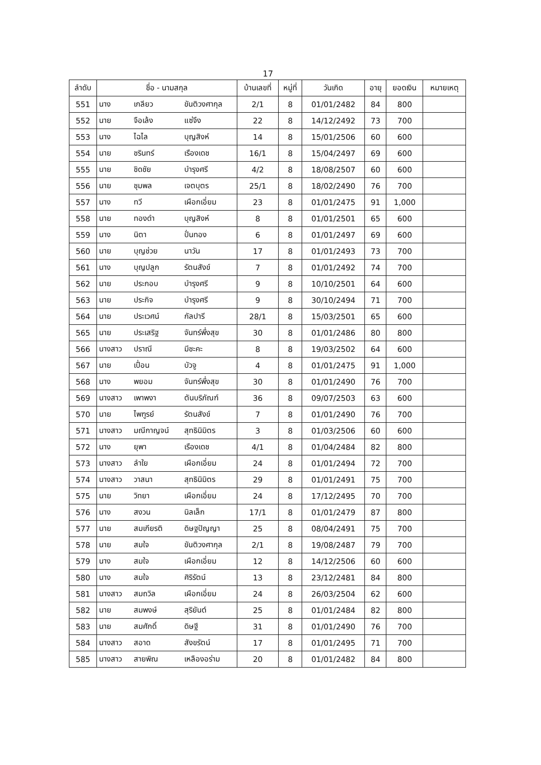17
| ลำดับ | ชื่อ - นามสกุล | | | บ้านเลขที่ | หมู่ที่ | วันเกิด | อายุ | ยอดเงิน | หมายเหตุ |
| --- | --- | --- | --- | --- | --- | --- | --- | --- | --- |
| 551 | นาง | เกลียว | ขันติวงศากุล | 2/1 | 8 | 01/01/2482 | 84 | 800 | |
| 552 | นาย | จือเล้ง | แซ่จึง | 22 | 8 | 14/12/2492 | 73 | 700 | |
| 553 | นาง | ไฉไล | บุญสิงห์ | 14 | 8 | 15/01/2506 | 60 | 600 | |
| 554 | นาย | ชรินทร์ | เรืองเดช | 16/1 | 8 | 15/04/2497 | 69 | 600 | |
| 555 | นาย | ชิดชัย | บำรุงศรี | 4/2 | 8 | 18/08/2507 | 60 | 600 | |
| 556 | นาย | ชุมพล | เจตบุตร | 25/1 | 8 | 18/02/2490 | 76 | 700 | |
| 557 | นาง | ทวี | เผือกเอี่ยม | 23 | 8 | 01/01/2475 | 91 | 1,000 | |
| 558 | นาย | ทองดำ | บุญสิงห์ | 8 | 8 | 01/01/2501 | 65 | 600 | |
| 559 | นาง | นิตา | ปั่นทอง | 6 | 8 | 01/01/2497 | 69 | 600 | |
| 560 | นาย | บุญช่วย | นาวัน | 17 | 8 | 01/01/2493 | 73 | 700 | |
| 561 | นาง | บุญปลูก | รัตนสังข์ | 7 | 8 | 01/01/2492 | 74 | 700 | |
| 562 | นาย | ประกอบ | บำรุงศรี | 9 | 8 | 10/10/2501 | 64 | 600 | |
| 563 | นาย | ประกิจ | บำรุงศรี | 9 | 8 | 30/10/2494 | 71 | 700 | |
| 564 | นาย | ประเวศน์ | กัลปารี | 28/1 | 8 | 15/03/2501 | 65 | 600 | |
| 565 | นาย | ประเสริฐ | จันทร์พึ่งสุข | 30 | 8 | 01/01/2486 | 80 | 800 | |
| 566 | นางสาว | ปราณี | มีชะคะ | 8 | 8 | 19/03/2502 | 64 | 600 | |
| 567 | นาย | เปื่อน | บัวจู | 4 | 8 | 01/01/2475 | 91 | 1,000 | |
| 568 | นาง | พยอม | จันทร์พึ่งสุข | 30 | 8 | 01/01/2490 | 76 | 700 | |
| 569 | นางสาว | เพาพงา | ตันบริภัณฑ์ | 36 | 8 | 09/07/2503 | 63 | 600 | |
| 570 | นาย | ไพฑูรย์ | รัตนสังข์ | 7 | 8 | 01/01/2490 | 76 | 700 | |
| 571 | นางสาว | มณีกาญจน์ | สุทธินิมิตร | 3 | 8 | 01/03/2506 | 60 | 600 | |
| 572 | นาง | ยุพา | เรืองเดช | 4/1 | 8 | 01/04/2484 | 82 | 800 | |
| 573 | นางสาว | ลำใย | เผือกเอี่ยม | 24 | 8 | 01/01/2494 | 72 | 700 | |
| 574 | นางสาว | วาสนา | สุทธินิมิตร | 29 | 8 | 01/01/2491 | 75 | 700 | |
| 575 | นาย | วิทยา | เผือกเอี่ยม | 24 | 8 | 17/12/2495 | 70 | 700 | |
| 576 | นาง | สงวน | นิลเล็ก | 17/1 | 8 | 01/01/2479 | 87 | 800 | |
| 577 | นาย | สมเกียรติ | ดิษฐปัญญา | 25 | 8 | 08/04/2491 | 75 | 700 | |
| 578 | นาย | สมใจ | ขันติวงศากุล | 2/1 | 8 | 19/08/2487 | 79 | 700 | |
| 579 | นาง | สมใจ | เผือกเอี่ยม | 12 | 8 | 14/12/2506 | 60 | 600 | |
| 580 | นาง | สมใจ | ศิริรัตน์ | 13 | 8 | 23/12/2481 | 84 | 800 | |
| 581 | นางสาว | สมถวิล | เผือกเอี่ยม | 24 | 8 | 26/03/2504 | 62 | 600 | |
| 582 | นาย | สมพงษ์ | สุริยันต์ | 25 | 8 | 01/01/2484 | 82 | 800 | |
| 583 | นาย | สมศักดิ์ | ดิษฐี | 31 | 8 | 01/01/2490 | 76 | 700 | |
| 584 | นางสาว | สอาด | สังขรัตน์ | 17 | 8 | 01/01/2495 | 71 | 700 | |
| 585 | นางสาว | สายพิณ | เหลืองอร่าม | 20 | 8 | 01/01/2482 | 84 | 800 | |